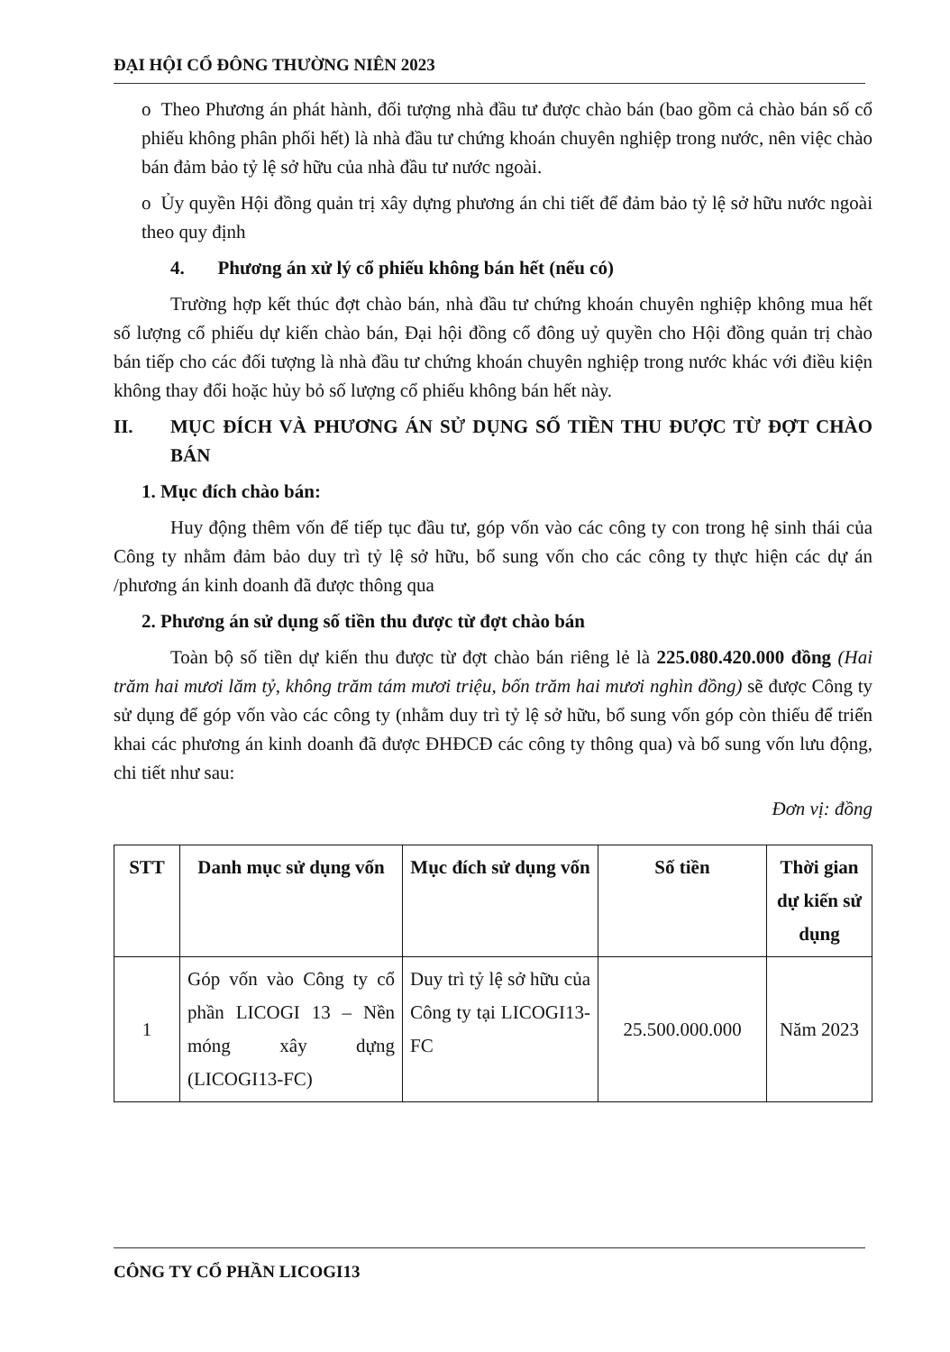ĐẠI HỘI CỔ ĐÔNG THƯỜNG NIÊN 2023
o Theo Phương án phát hành, đối tượng nhà đầu tư được chào bán (bao gồm cả chào bán số cổ phiếu không phân phối hết) là nhà đầu tư chứng khoán chuyên nghiệp trong nước, nên việc chào bán đảm bảo tỷ lệ sở hữu của nhà đầu tư nước ngoài.
o Ủy quyền Hội đồng quản trị xây dựng phương án chi tiết để đảm bảo tỷ lệ sở hữu nước ngoài theo quy định
4. Phương án xử lý cổ phiếu không bán hết (nếu có)
Trường hợp kết thúc đợt chào bán, nhà đầu tư chứng khoán chuyên nghiệp không mua hết số lượng cổ phiếu dự kiến chào bán, Đại hội đồng cổ đông uỷ quyền cho Hội đồng quản trị chào bán tiếp cho các đối tượng là nhà đầu tư chứng khoán chuyên nghiệp trong nước khác với điều kiện không thay đổi hoặc hủy bỏ số lượng cổ phiếu không bán hết này.
II. MỤC ĐÍCH VÀ PHƯƠNG ÁN SỬ DỤNG SỐ TIỀN THU ĐƯỢC TỪ ĐỢT CHÀO BÁN
1. Mục đích chào bán:
Huy động thêm vốn để tiếp tục đầu tư, góp vốn vào các công ty con trong hệ sinh thái của Công ty nhằm đảm bảo duy trì tỷ lệ sở hữu, bổ sung vốn cho các công ty thực hiện các dự án /phương án kinh doanh đã được thông qua
2. Phương án sử dụng số tiền thu được từ đợt chào bán
Toàn bộ số tiền dự kiến thu được từ đợt chào bán riêng lẻ là 225.080.420.000 đồng (Hai trăm hai mươi lăm tỷ, không trăm tám mươi triệu, bốn trăm hai mươi nghìn đồng) sẽ được Công ty sử dụng để góp vốn vào các công ty (nhằm duy trì tỷ lệ sở hữu, bổ sung vốn góp còn thiếu để triển khai các phương án kinh doanh đã được ĐHĐCĐ các công ty thông qua) và bổ sung vốn lưu động, chi tiết như sau:
Đơn vị: đồng
| STT | Danh mục sử dụng vốn | Mục đích sử dụng vốn | Số tiền | Thời gian dự kiến sử dụng |
| --- | --- | --- | --- | --- |
| 1 | Góp vốn vào Công ty cổ phần LICOGI 13 – Nền móng xây dựng (LICOGI13-FC) | Duy trì tỷ lệ sở hữu của Công ty tại LICOGI13-FC | 25.500.000.000 | Năm 2023 |
CÔNG TY CỔ PHẦN LICOGI13